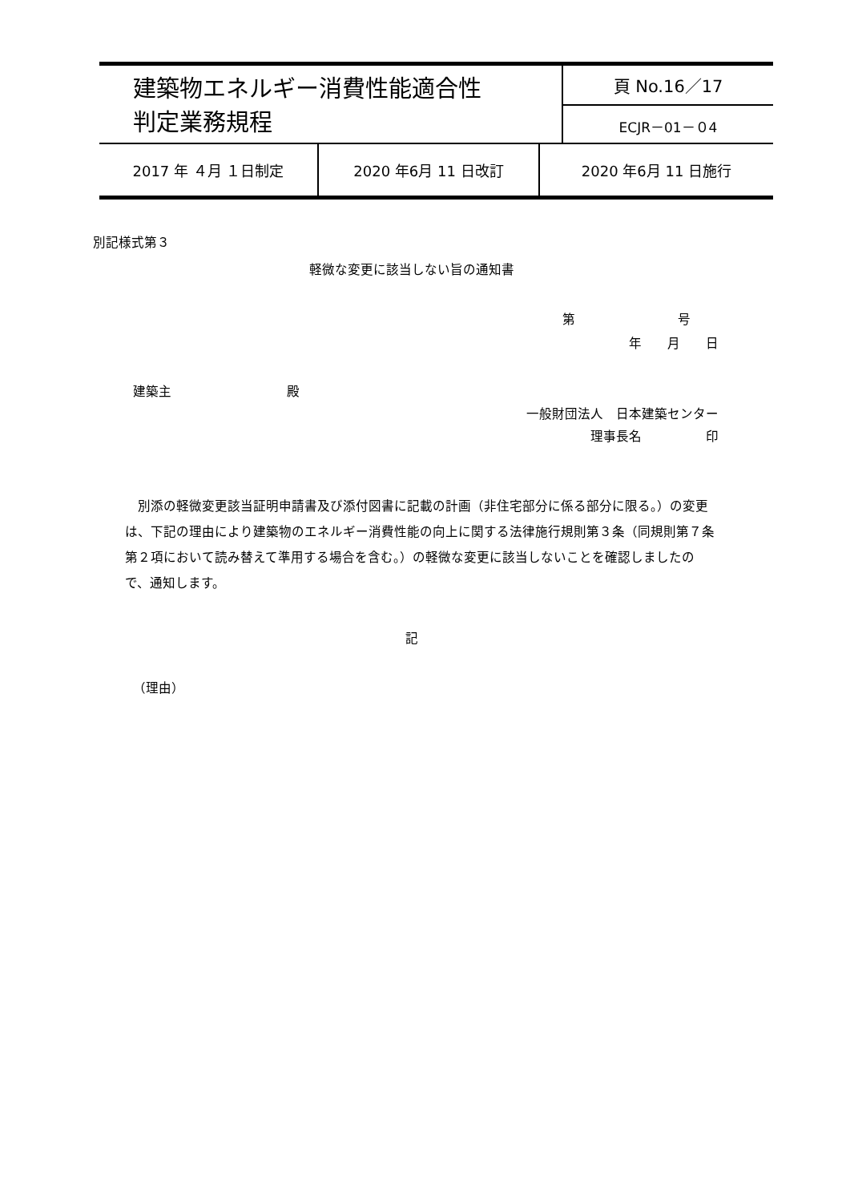| 建築物エネルギー消費性能適合性 判定業務規程 | 頁 No.16／17 |
| | ECJR－01－０4 |
| 2017 年 ４月 １日制定 | 2020 年6月 11 日改訂 | 2020 年6月 11 日施行 |
別記様式第３
軽微な変更に該当しない旨の通知書
第　　　　　　　　号
年　　月　　日
建築主　　　　　　　　　殿
一般財団法人　日本建築センター
理事長名　　　　　印
別添の軽微変更該当証明申請書及び添付図書に記載の計画（非住宅部分に係る部分に限る。）の変更は、下記の理由により建築物のエネルギー消費性能の向上に関する法律施行規則第３条（同規則第７条第２項において読み替えて準用する場合を含む。）の軽微な変更に該当しないことを確認しましたので、通知します。
記
（理由）